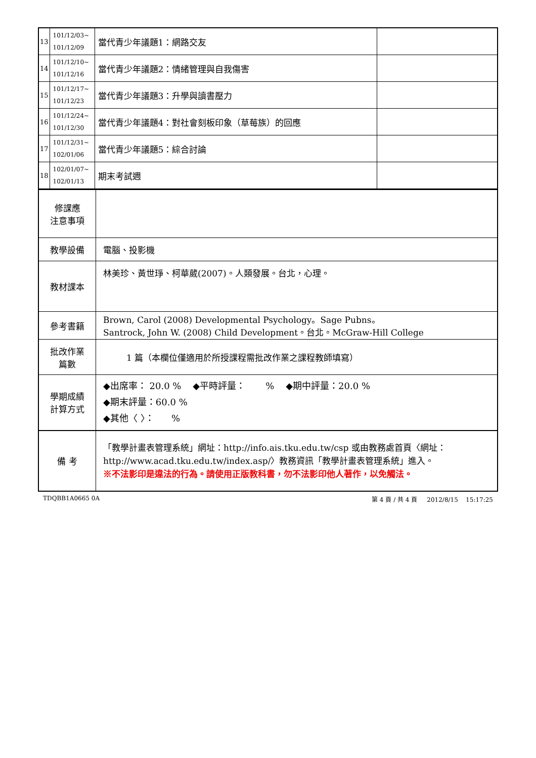| 13 | 101/12/03~ 101/12/09 | 當代青少年議題1：網路交友 | |
| 14 | 101/12/10~ 101/12/16 | 當代青少年議題2：情緒管理與自我傷害 | |
| 15 | 101/12/17~ 101/12/23 | 當代青少年議題3：升學與讀書壓力 | |
| 16 | 101/12/24~ 101/12/30 | 當代青少年議題4：對社會刻板印象（草莓族）的回應 | |
| 17 | 101/12/31~ 102/01/06 | 當代青少年議題5：綜合討論 | |
| 18 | 102/01/07~ 102/01/13 | 期末考試週 | |
| 修課應 注意事項 | |
| 教學設備 | 電腦、投影機 |
| 教材課本 | 林美珍、黃世琤、柯華葳(2007)。人類發展。台北，心理。 |
| 參考書籍 | Brown, Carol (2008) Developmental Psychology。Sage Pubns。 Santrock, John W. (2008) Child Development。台北。McGraw-Hill College |
| 批改作業 篇數 | 1 篇（本欄位僅適用於所授課程需批改作業之課程教師填寫） |
| 學期成績 計算方式 | ◆出席率： 20.0 % ◆平時評量： % ◆期中評量：20.0 % ◆期末評量：60.0 % ◆其他〈 〉： % |
| 備 考 | 「教學計畫表管理系統」網址： http://info.ais.tku.edu.tw/csp 或由教務處首頁〈網址： http://www.acad.tku.edu.tw/index.asp/ 〉教務資訊「教學計畫表管理系統」進入。 ※不法影印是違法的行為。請使用正版教科書，勿不法影印他人著作，以免觸法。 |
TDQBB1A0665 0A 第 4 頁 / 共 4 頁 2012/8/15 15:17:25